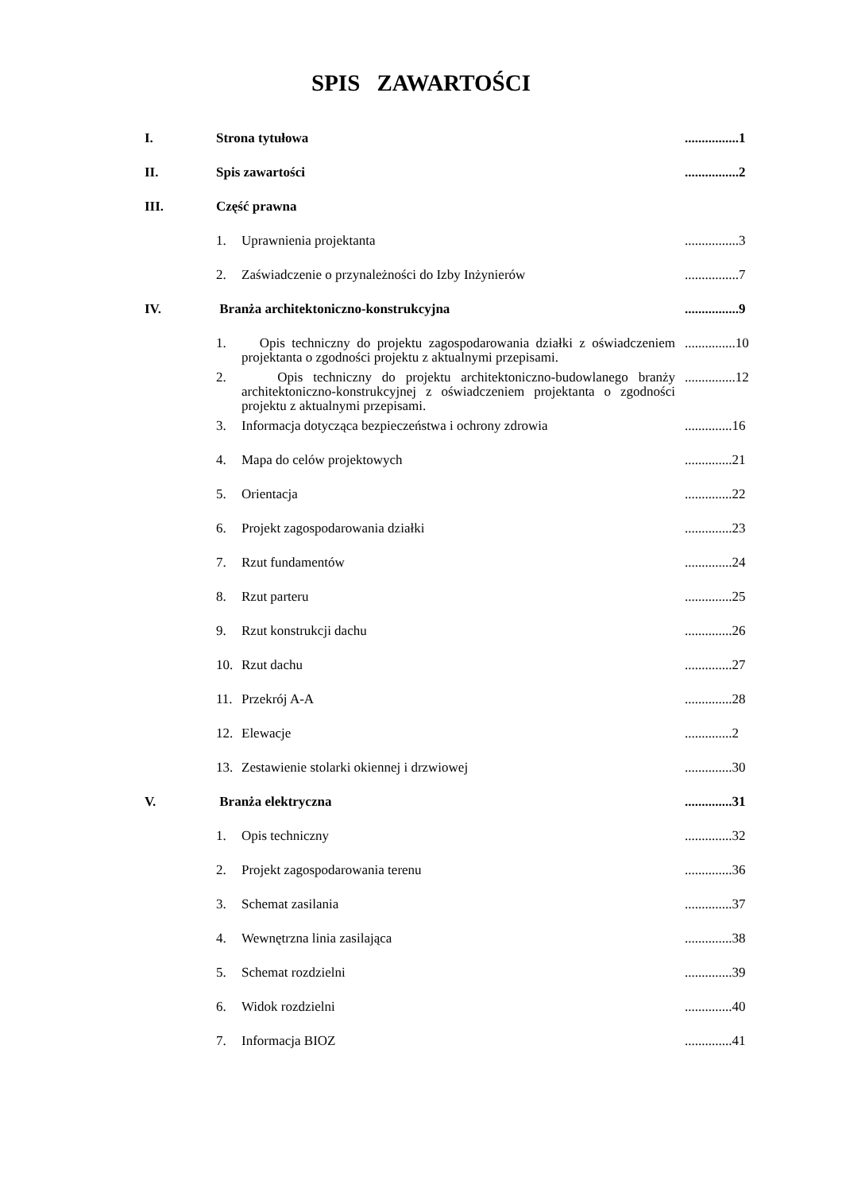SPIS ZAWARTOŚCI
| I. | Strona tytułowa | ................1 |
| II. | Spis zawartości | ................2 |
| III. | Część prawna | |
| | 1. Uprawnienia projektanta | ................3 |
| | 2. Zaświadczenie o przynależności do Izby Inżynierów | ................7 |
| IV. | Branża architektoniczno-konstrukcyjna | ................9 |
| | 1. Opis techniczny do projektu zagospodarowania działki z oświadczeniem projektanta o zgodności projektu z aktualnymi przepisami. | ...............10 |
| | 2. Opis techniczny do projektu architektoniczno-budowlanego branży architektoniczno-konstrukcyjnej z oświadczeniem projektanta o zgodności projektu z aktualnymi przepisami. | ...............12 |
| | 3. Informacja dotycząca bezpieczeństwa i ochrony zdrowia | ..............16 |
| | 4. Mapa do celów projektowych | ..............21 |
| | 5. Orientacja | ..............22 |
| | 6. Projekt zagospodarowania działki | ..............23 |
| | 7. Rzut fundamentów | ..............24 |
| | 8. Rzut parteru | ..............25 |
| | 9. Rzut konstrukcji dachu | ..............26 |
| | 10. Rzut dachu | ..............27 |
| | 11. Przekrój A-A | ..............28 |
| | 12. Elewacje | ..............2 |
| | 13. Zestawienie stolarki okiennej i drzwiowej | ..............30 |
| V. | Branża elektryczna | ..............31 |
| | 1. Opis techniczny | ..............32 |
| | 2. Projekt zagospodarowania terenu | ..............36 |
| | 3. Schemat zasilania | ..............37 |
| | 4. Wewnętrzna linia zasilająca | ..............38 |
| | 5. Schemat rozdzielni | ..............39 |
| | 6. Widok rozdzielni | ..............40 |
| | 7. Informacja BIOZ | ..............41 |